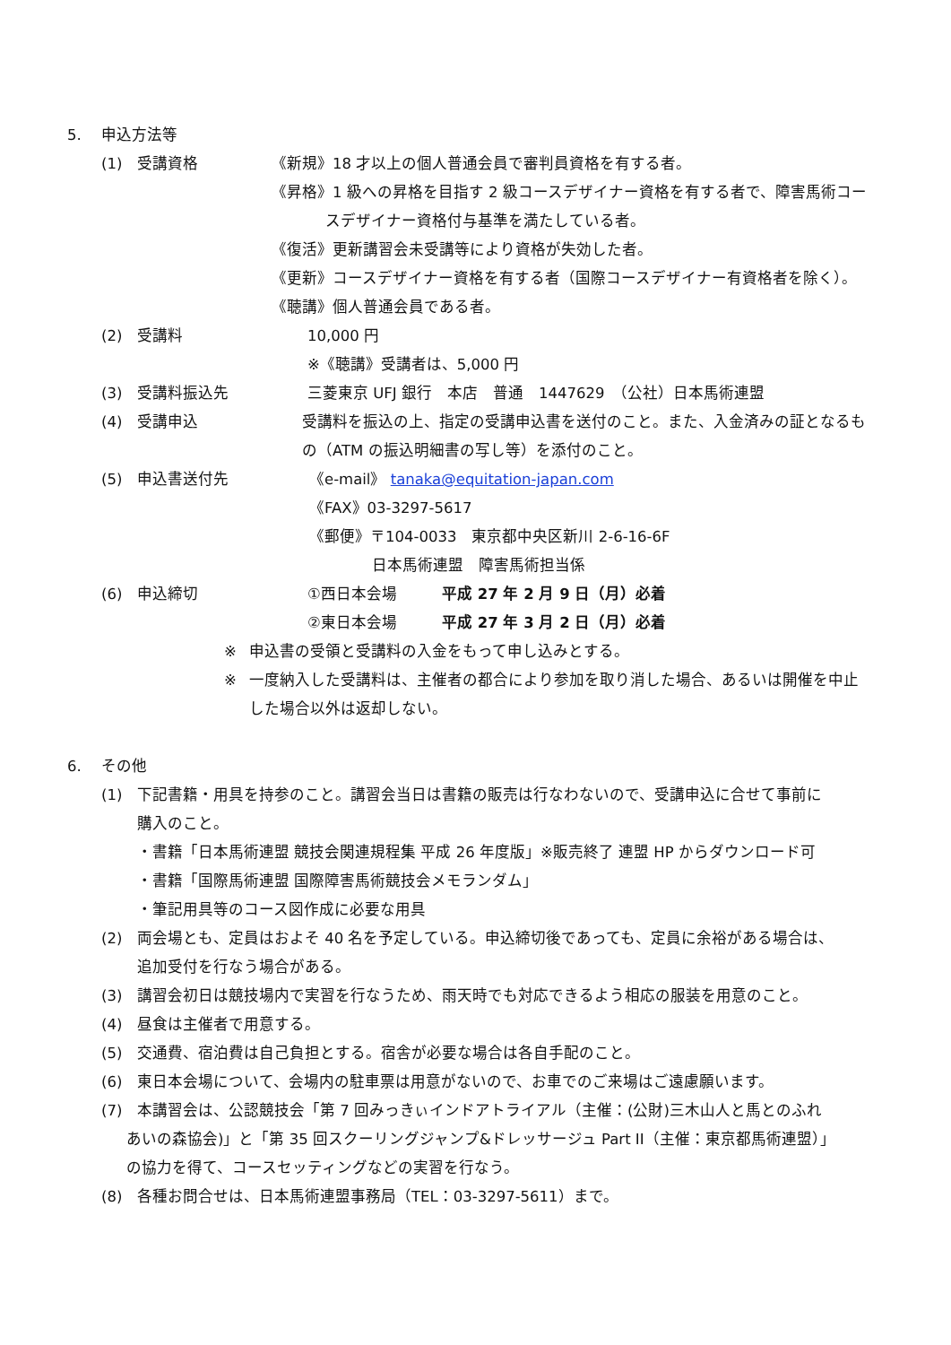5. 申込方法等
(1) 受講資格 《新規》18 才以上の個人普通会員で審判員資格を有する者。
《昇格》1 級への昇格を目指す 2 級コースデザイナー資格を有する者で、障害馬術コー
スデザイナー資格付与基準を満たしている者。
《復活》更新講習会未受講等により資格が失効した者。
《更新》コースデザイナー資格を有する者（国際コースデザイナー有資格者を除く）。
《聴講》個人普通会員である者。
(2) 受講料 10,000 円
※《聴講》受講者は、5,000 円
(3) 受講料振込先 三菱東京 UFJ 銀行　本店　普通　1447629　（公社）日本馬術連盟
(4) 受講申込 受講料を振込の上、指定の受講申込書を送付のこと。また、入金済みの証となるも
の（ATM の振込明細書の写し等）を添付のこと。
(5) 申込書送付先 《e-mail》 tanaka@equitation-japan.com
《FAX》03-3297-5617
《郵便》〒104-0033　東京都中央区新川 2-6-16-6F
日本馬術連盟　障害馬術担当係
(6) 申込締切 ①西日本会場 平成 27 年 2 月 9 日（月）必着
②東日本会場 平成 27 年 3 月 2 日（月）必着
※ 申込書の受領と受講料の入金をもって申し込みとする。
※ 一度納入した受講料は、主催者の都合により参加を取り消した場合、あるいは開催を中止
した場合以外は返却しない。
6. その他
(1) 下記書籍・用具を持参のこと。講習会当日は書籍の販売は行なわないので、受講申込に合せて事前に
購入のこと。
・書籍「日本馬術連盟 競技会関連規程集 平成 26 年度版」※販売終了 連盟 HP からダウンロード可
・書籍「国際馬術連盟 国際障害馬術競技会メモランダム」
・筆記用具等のコース図作成に必要な用具
(2) 両会場とも、定員はおよそ 40 名を予定している。申込締切後であっても、定員に余裕がある場合は、
追加受付を行なう場合がある。
(3) 講習会初日は競技場内で実習を行なうため、雨天時でも対応できるよう相応の服装を用意のこと。
(4) 昼食は主催者で用意する。
(5) 交通費、宿泊費は自己負担とする。宿舎が必要な場合は各自手配のこと。
(6) 東日本会場について、会場内の駐車票は用意がないので、お車でのご来場はご遠慮願います。
(7) 本講習会は、公認競技会「第 7 回みっきぃインドアトライアル（主催：(公財)三木山人と馬とのふれ
あいの森協会)」と「第 35 回スクーリングジャンプ&ドレッサージュ Part II（主催：東京都馬術連盟）」
の協力を得て、コースセッティングなどの実習を行なう。
(8) 各種お問合せは、日本馬術連盟事務局（TEL：03-3297-5611）まで。